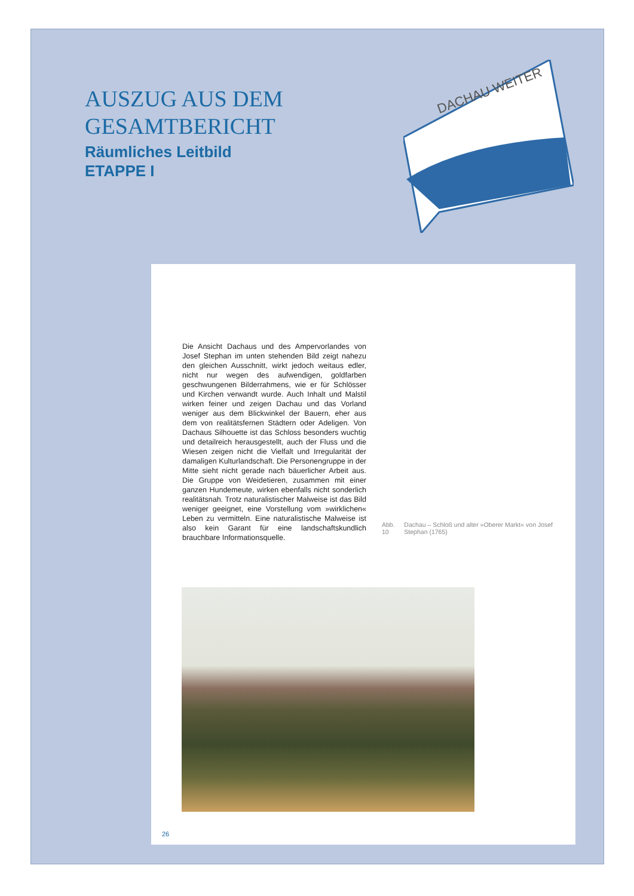AUSZUG AUS DEM
GESAMTBERICHT
Räumliches Leitbild
ETAPPE I
DACHAU WEITER
Die Ansicht Dachaus und des Ampervorlandes von Josef Stephan im unten stehenden Bild zeigt nahezu den gleichen Ausschnitt, wirkt jedoch weitaus edler, nicht nur wegen des aufwendigen, goldfarben geschwungenen Bilderrahmens, wie er für Schlösser und Kirchen verwandt wurde. Auch Inhalt und Malstil wirken feiner und zeigen Dachau und das Vorland weniger aus dem Blickwinkel der Bauern, eher aus dem von realitätsfernen Städtern oder Adeligen. Von Dachaus Silhouette ist das Schloss besonders wuchtig und detailreich herausgestellt, auch der Fluss und die Wiesen zeigen nicht die Vielfalt und Irregularität der damaligen Kulturlandschaft. Die Personengruppe in der Mitte sieht nicht gerade nach bäuerlicher Arbeit aus. Die Gruppe von Weidetieren, zusammen mit einer ganzen Hundemeute, wirken ebenfalls nicht sonderlich realitätsnah. Trotz naturalistischer Malweise ist das Bild weniger geeignet, eine Vorstellung vom »wirklichen« Leben zu vermitteln. Eine naturalistische Malweise ist also kein Garant für eine landschaftskundlich brauchbare Informationsquelle.
Abb. 10 Dachau – Schloß und alter »Oberer Markt« von Josef Stephan (1765)
26